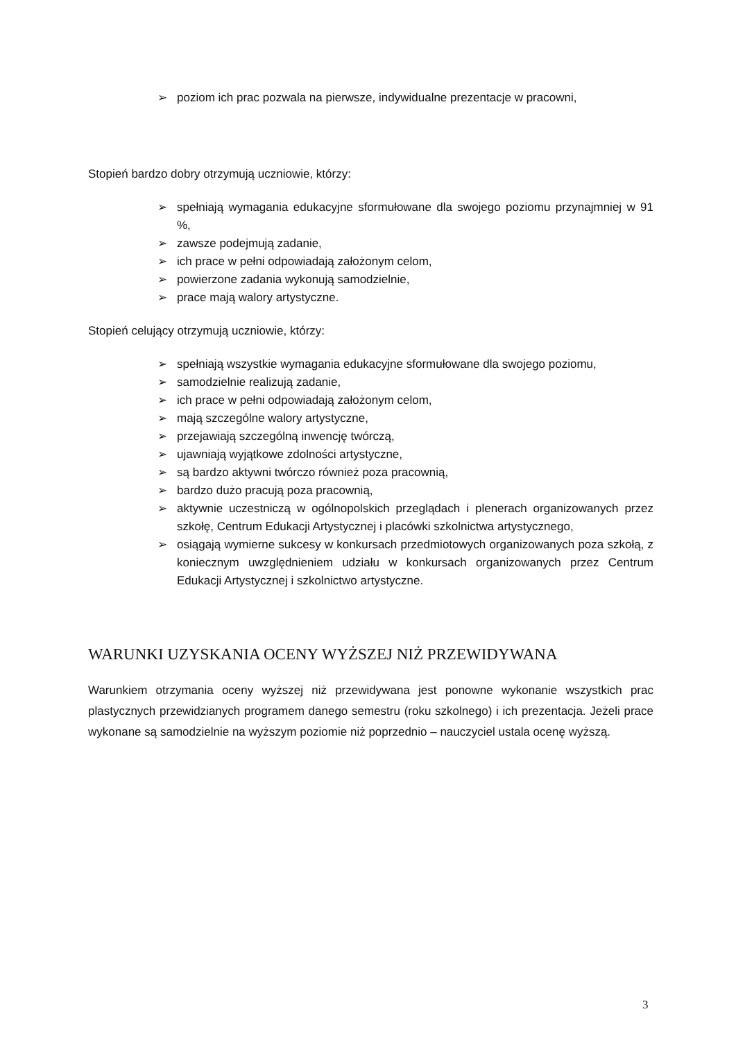➢ poziom ich prac pozwala na pierwsze, indywidualne prezentacje w pracowni,
Stopień bardzo dobry otrzymują uczniowie, którzy:
➢ spełniają wymagania edukacyjne sformułowane dla swojego poziomu przynajmniej w 91 %,
➢ zawsze podejmują zadanie,
➢ ich prace w pełni odpowiadają założonym celom,
➢ powierzone zadania wykonują samodzielnie,
➢ prace mają walory artystyczne.
Stopień celujący otrzymują uczniowie, którzy:
➢ spełniają wszystkie wymagania edukacyjne sformułowane dla swojego poziomu,
➢ samodzielnie realizują zadanie,
➢ ich prace w pełni odpowiadają założonym celom,
➢ mają szczególne walory artystyczne,
➢ przejawiają szczególną inwencję twórczą,
➢ ujawniają wyjątkowe zdolności artystyczne,
➢ są bardzo aktywni twórczo również poza pracownią,
➢ bardzo dużo pracują poza pracownią,
➢ aktywnie uczestniczą w ogólnopolskich przeglądach i plenerach organizowanych przez szkołę, Centrum Edukacji Artystycznej i placówki szkolnictwa artystycznego,
➢ osiągają wymierne sukcesy w konkursach przedmiotowych organizowanych poza szkołą, z koniecznym uwzględnieniem udziału w konkursach organizowanych przez Centrum Edukacji Artystycznej i szkolnictwo artystyczne.
WARUNKI UZYSKANIA OCENY WYŻSZEJ NIŻ PRZEWIDYWANA
Warunkiem otrzymania oceny wyższej niż przewidywana jest ponowne wykonanie wszystkich prac plastycznych przewidzianych programem danego semestru (roku szkolnego) i ich prezentacja. Jeżeli prace wykonane są samodzielnie na wyższym poziomie niż poprzednio – nauczyciel ustala ocenę wyższą.
3